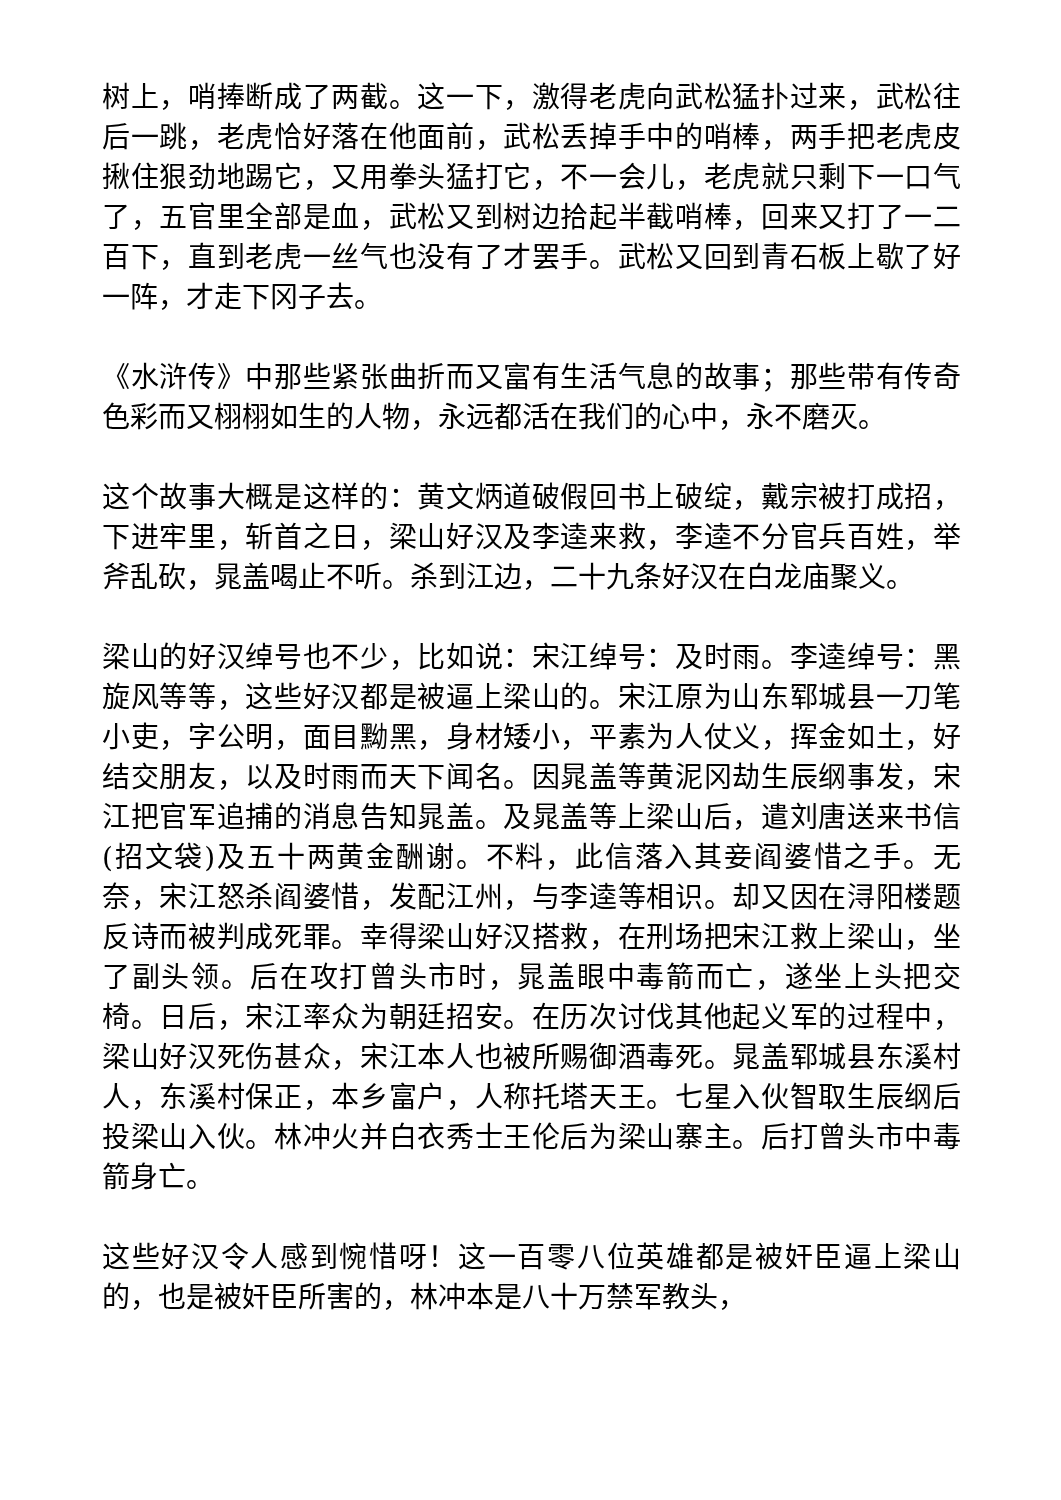树上，哨捧断成了两截。这一下，激得老虎向武松猛扑过来，武松往后一跳，老虎恰好落在他面前，武松丢掉手中的哨棒，两手把老虎皮揪住狠劲地踢它，又用拳头猛打它，不一会儿，老虎就只剩下一口气了，五官里全部是血，武松又到树边拾起半截哨棒，回来又打了一二百下，直到老虎一丝气也没有了才罢手。武松又回到青石板上歇了好一阵，才走下冈子去。
《水浒传》中那些紧张曲折而又富有生活气息的故事；那些带有传奇色彩而又栩栩如生的人物，永远都活在我们的心中，永不磨灭。
这个故事大概是这样的：黄文炳道破假回书上破绽，戴宗被打成招，下进牢里，斩首之日，梁山好汉及李逵来救，李逵不分官兵百姓，举斧乱砍，晁盖喝止不听。杀到江边，二十九条好汉在白龙庙聚义。
梁山的好汉绰号也不少，比如说：宋江绰号：及时雨。李逵绰号：黑旋风等等，这些好汉都是被逼上梁山的。宋江原为山东郓城县一刀笔小吏，字公明，面目黝黑，身材矮小，平素为人仗义，挥金如土，好结交朋友，以及时雨而天下闻名。因晁盖等黄泥冈劫生辰纲事发，宋江把官军追捕的消息告知晁盖。及晁盖等上梁山后，遣刘唐送来书信(招文袋)及五十两黄金酬谢。不料，此信落入其妾阎婆惜之手。无奈，宋江怒杀阎婆惜，发配江州，与李逵等相识。却又因在浔阳楼题反诗而被判成死罪。幸得梁山好汉搭救，在刑场把宋江救上梁山，坐了副头领。后在攻打曾头市时，晁盖眼中毒箭而亡，遂坐上头把交椅。日后，宋江率众为朝廷招安。在历次讨伐其他起义军的过程中，梁山好汉死伤甚众，宋江本人也被所赐御酒毒死。晁盖郓城县东溪村人，东溪村保正，本乡富户，人称托塔天王。七星入伙智取生辰纲后投梁山入伙。林冲火并白衣秀士王伦后为梁山寨主。后打曾头市中毒箭身亡。
这些好汉令人感到惋惜呀！这一百零八位英雄都是被奸臣逼上梁山的，也是被奸臣所害的，林冲本是八十万禁军教头，